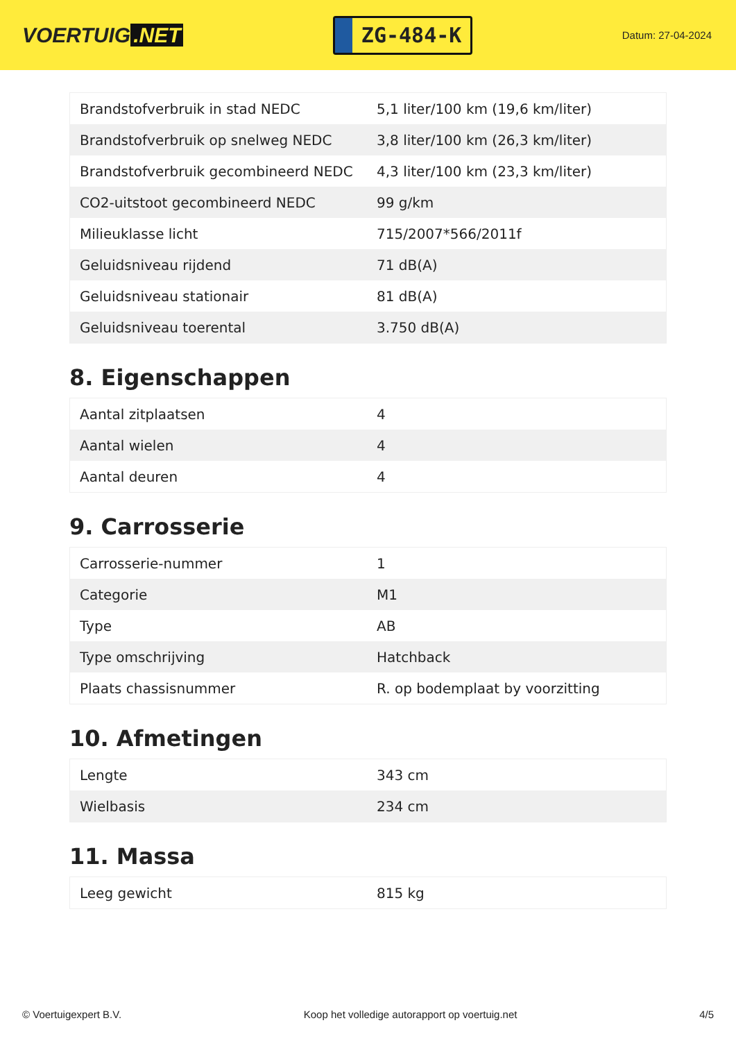VOERTUIG.NET
ZG-484-K
Datum: 27-04-2024
| Brandstofverbruik in stad NEDC | 5,1 liter/100 km (19,6 km/liter) |
| Brandstofverbruik op snelweg NEDC | 3,8 liter/100 km (26,3 km/liter) |
| Brandstofverbruik gecombineerd NEDC | 4,3 liter/100 km (23,3 km/liter) |
| CO2-uitstoot gecombineerd NEDC | 99 g/km |
| Milieuklasse licht | 715/2007*566/2011f |
| Geluidsniveau rijdend | 71 dB(A) |
| Geluidsniveau stationair | 81 dB(A) |
| Geluidsniveau toerental | 3.750 dB(A) |
8. Eigenschappen
| Aantal zitplaatsen | 4 |
| Aantal wielen | 4 |
| Aantal deuren | 4 |
9. Carrosserie
| Carrosserie-nummer | 1 |
| Categorie | M1 |
| Type | AB |
| Type omschrijving | Hatchback |
| Plaats chassisnummer | R. op bodemplaat by voorzitting |
10. Afmetingen
| Lengte | 343 cm |
| Wielbasis | 234 cm |
11. Massa
| Leeg gewicht | 815 kg |
© Voertuigexpert B.V. Koop het volledige autorapport op voertuig.net 4/5